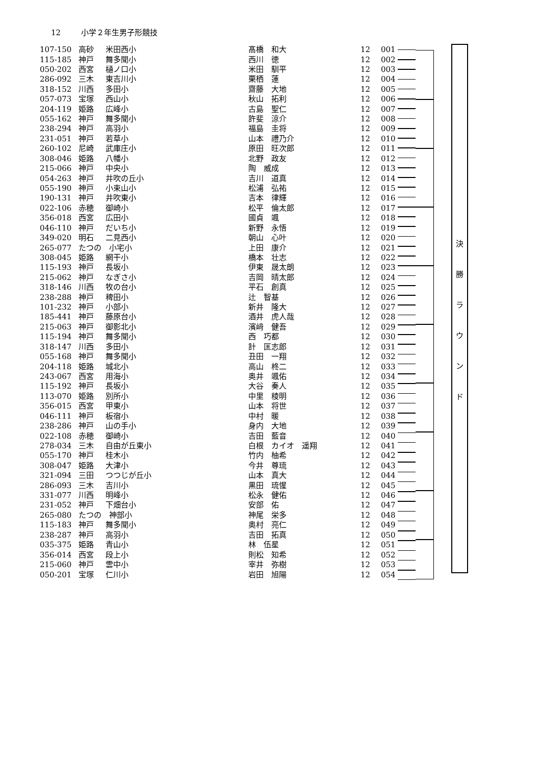12 小学２年生男子形競技
| 107-150 | 高砂 | 米田西小 | 髙橋 和大 | 12 | 001 |
| 115-185 | 神戸 | 舞多聞小 | 西川 徳 | 12 | 002 |
| 050-202 | 西宮 | 樋ノ口小 | 米田 馴平 | 12 | 003 |
| 286-092 | 三木 | 東吉川小 | 栗栖 蓮 | 12 | 004 |
| 318-152 | 川西 | 多田小 | 齋藤 大地 | 12 | 005 |
| 057-073 | 宝塚 | 西山小 | 秋山 拓利 | 12 | 006 |
| 204-119 | 姫路 | 広峰小 | 古島 聖仁 | 12 | 007 |
| 055-162 | 神戸 | 舞多聞小 | 許斐 涼介 | 12 | 008 |
| 238-294 | 神戸 | 高羽小 | 福島 圭将 | 12 | 009 |
| 231-051 | 神戸 | 若草小 | 山本 禮乃介 | 12 | 010 |
| 260-102 | 尼崎 | 武庫庄小 | 原田 旺次郎 | 12 | 011 |
| 308-046 | 姫路 | 八幡小 | 北野 政友 | 12 | 012 |
| 215-066 | 神戸 | 中央小 | 陶 威成 | 12 | 013 |
| 054-263 | 神戸 | 井吹の丘小 | 吉川 道真 | 12 | 014 |
| 055-190 | 神戸 | 小束山小 | 松浦 弘祐 | 12 | 015 |
| 190-131 | 神戸 | 井吹東小 | 吉本 律輝 | 12 | 016 |
| 022-106 | 赤穂 | 御崎小 | 松平 倫太郎 | 12 | 017 |
| 356-018 | 西宮 | 広田小 | 國貞 颯 | 12 | 018 |
| 046-110 | 神戸 | だいち小 | 新野 永悟 | 12 | 019 |
| 349-020 | 明石 | 二見西小 | 朝山 心叶 | 12 | 020 |
| 265-077 | たつの 小宅小 | | 上田 康介 | 12 | 021 |
| 308-045 | 姫路 | 網干小 | 橋本 壮志 | 12 | 022 |
| 115-193 | 神戸 | 長坂小 | 伊東 晟太朗 | 12 | 023 |
| 215-062 | 神戸 | なぎさ小 | 吉岡 晴太郎 | 12 | 024 |
| 318-146 | 川西 | 牧の台小 | 平石 創真 | 12 | 025 |
| 238-288 | 神戸 | 稗田小 | 辻 智基 | 12 | 026 |
| 101-232 | 神戸 | 小部小 | 新井 隆大 | 12 | 027 |
| 185-441 | 神戸 | 藤原台小 | 酒井 虎人哉 | 12 | 028 |
| 215-063 | 神戸 | 御影北小 | 濱﨑 健吾 | 12 | 029 |
| 115-194 | 神戸 | 舞多聞小 | 西 巧都 | 12 | 030 |
| 318-147 | 川西 | 多田小 | 計 匡志郎 | 12 | 031 |
| 055-168 | 神戸 | 舞多聞小 | 丑田 一翔 | 12 | 032 |
| 204-118 | 姫路 | 城北小 | 高山 柊二 | 12 | 033 |
| 243-067 | 西宮 | 用海小 | 奥井 颯佑 | 12 | 034 |
| 115-192 | 神戸 | 長坂小 | 大谷 奏人 | 12 | 035 |
| 113-070 | 姫路 | 別所小 | 中里 稜明 | 12 | 036 |
| 356-015 | 西宮 | 甲東小 | 山本 将世 | 12 | 037 |
| 046-111 | 神戸 | 板宿小 | 中村 暖 | 12 | 038 |
| 238-286 | 神戸 | 山の手小 | 身内 大地 | 12 | 039 |
| 022-108 | 赤穂 | 御崎小 | 吉田 藍音 | 12 | 040 |
| 278-034 | 三木 | 自由が丘東小 | 白根 カイオ 遥翔 | 12 | 041 |
| 055-170 | 神戸 | 桂木小 | 竹内 柚希 | 12 | 042 |
| 308-047 | 姫路 | 大津小 | 今井 尊琉 | 12 | 043 |
| 321-094 | 三田 | つつじが丘小 | 山本 真大 | 12 | 044 |
| 286-093 | 三木 | 吉川小 | 黒田 琉惺 | 12 | 045 |
| 331-077 | 川西 | 明峰小 | 松永 健佑 | 12 | 046 |
| 231-052 | 神戸 | 下畑台小 | 安部 佑 | 12 | 047 |
| 265-080 | たつの 神部小 | | 神尾 栄多 | 12 | 048 |
| 115-183 | 神戸 | 舞多聞小 | 奥村 亮仁 | 12 | 049 |
| 238-287 | 神戸 | 高羽小 | 吉田 拓真 | 12 | 050 |
| 035-375 | 姫路 | 青山小 | 林 伍星 | 12 | 051 |
| 356-014 | 西宮 | 段上小 | 則松 知希 | 12 | 052 |
| 215-060 | 神戸 | 雲中小 | 宰井 弥樹 | 12 | 053 |
| 050-201 | 宝塚 | 仁川小 | 岩田 旭陽 | 12 | 054 |
決
勝
ラ
ウ
ン
ド